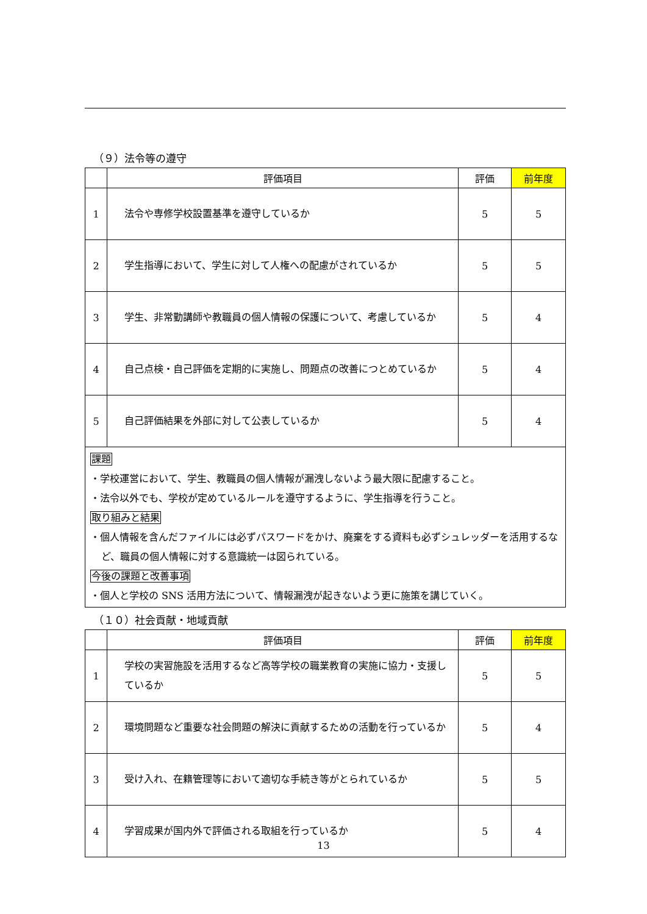（９）法令等の遵守
| | 評価項目 | 評価 | 前年度 |
| --- | --- | --- | --- |
| 1 | 法令や専修学校設置基準を遵守しているか | 5 | 5 |
| 2 | 学生指導において、学生に対して人権への配慮がされているか | 5 | 5 |
| 3 | 学生、非常勤講師や教職員の個人情報の保護について、考慮しているか | 5 | 4 |
| 4 | 自己点検・自己評価を定期的に実施し、問題点の改善につとめているか | 5 | 4 |
| 5 | 自己評価結果を外部に対して公表しているか | 5 | 4 |
| 課題 ・学校運営において、学生、教職員の個人情報が漏洩しないよう最大限に配慮すること。 ・法令以外でも、学校が定めているルールを遵守するように、学生指導を行うこと。 取り組みと結果 ・個人情報を含んだファイルには必ずパスワードをかけ、廃棄をする資料も必ずシュレッダーを活用するなど、職員の個人情報に対する意識統一は図られている。 今後の課題と改善事項 ・個人と学校の SNS 活用方法について、情報漏洩が起きないよう更に施策を講じていく。 | | | |
（１０）社会貢献・地域貢献
| | 評価項目 | 評価 | 前年度 |
| --- | --- | --- | --- |
| 1 | 学校の実習施設を活用するなど高等学校の職業教育の実施に協力・支援しているか | 5 | 5 |
| 2 | 環境問題など重要な社会問題の解決に貢献するための活動を行っているか | 5 | 4 |
| 3 | 受け入れ、在籍管理等において適切な手続き等がとられているか | 5 | 5 |
| 4 | 学習成果が国内外で評価される取組を行っているか | 5 | 4 |
13